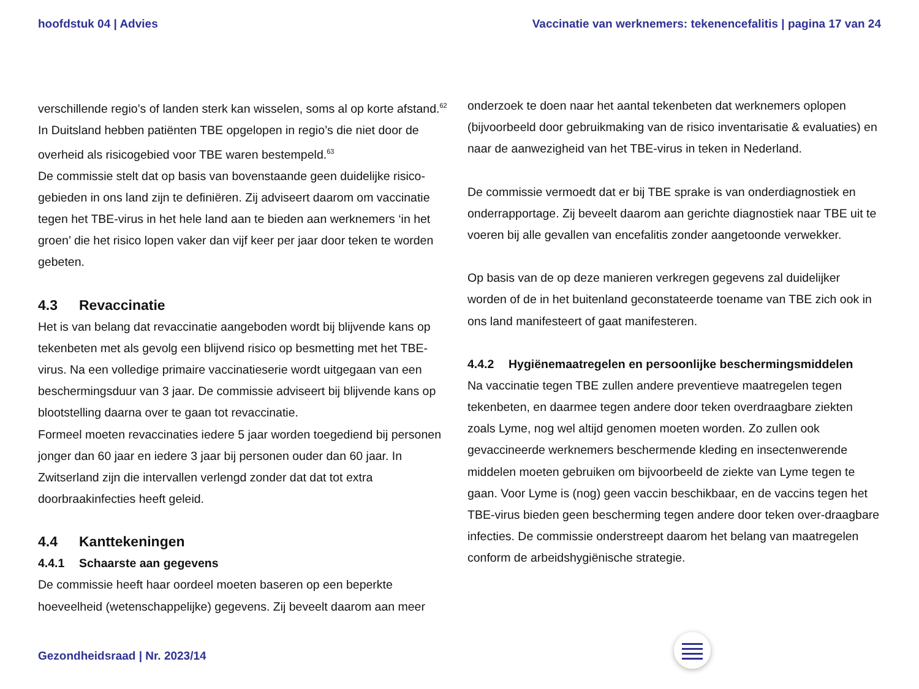hoofdstuk 04 | Advies Vaccinatie van werknemers: tekenencefalitis | pagina 17 van 24
verschillende regio’s of landen sterk kan wisselen, soms al op korte afstand.<sup>62</sup> In Duitsland hebben patiënten TBE opgelopen in regio’s die niet door de overheid als risicogebied voor TBE waren bestempeld.<sup>63</sup>
De commissie stelt dat op basis van bovenstaande geen duidelijke risico-gebieden in ons land zijn te definiëren. Zij adviseert daarom om vaccinatie tegen het TBE-virus in het hele land aan te bieden aan werknemers ‘in het groen’ die het risico lopen vaker dan vijf keer per jaar door teken te worden gebeten.
4.3 Revaccinatie
Het is van belang dat revaccinatie aangeboden wordt bij blijvende kans op tekenbeten met als gevolg een blijvend risico op besmetting met het TBE-virus. Na een volledige primaire vaccinatieserie wordt uitgegaan van een beschermingsduur van 3 jaar. De commissie adviseert bij blijvende kans op blootstelling daarna over te gaan tot revaccinatie.
Formeel moeten revaccinaties iedere 5 jaar worden toegediend bij personen jonger dan 60 jaar en iedere 3 jaar bij personen ouder dan 60 jaar. In Zwitserland zijn die intervallen verlengd zonder dat dat tot extra doorbraakinfecties heeft geleid.
4.4 Kanttekeningen
4.4.1 Schaarste aan gegevens
De commissie heeft haar oordeel moeten baseren op een beperkte hoeveelheid (wetenschappelijke) gegevens. Zij beveelt daarom aan meer
onderzoek te doen naar het aantal tekenbeten dat werknemers oplopen (bijvoorbeeld door gebruikmaking van de risico inventarisatie & evaluaties) en naar de aanwezigheid van het TBE-virus in teken in Nederland.
De commissie vermoedt dat er bij TBE sprake is van onderdiagnostiek en onderrapportage. Zij beveelt daarom aan gerichte diagnostiek naar TBE uit te voeren bij alle gevallen van encefalitis zonder aangetoonde verwekker.
Op basis van de op deze manieren verkregen gegevens zal duidelijker worden of de in het buitenland geconstateerde toename van TBE zich ook in ons land manifesteert of gaat manifesteren.
4.4.2 Hygiënemaatregelen en persoonlijke beschermingsmiddelen
Na vaccinatie tegen TBE zullen andere preventieve maatregelen tegen tekenbeten, en daarmee tegen andere door teken overdraagbare ziekten zoals Lyme, nog wel altijd genomen moeten worden. Zo zullen ook gevaccineerde werknemers beschermende kleding en insectenwerende middelen moeten gebruiken om bijvoorbeeld de ziekte van Lyme tegen te gaan. Voor Lyme is (nog) geen vaccin beschikbaar, en de vaccins tegen het TBE-virus bieden geen bescherming tegen andere door teken over-draagbare infecties. De commissie onderstreept daarom het belang van maatregelen conform de arbeidshygiënische strategie.
Gezondheidsraad | Nr. 2023/14